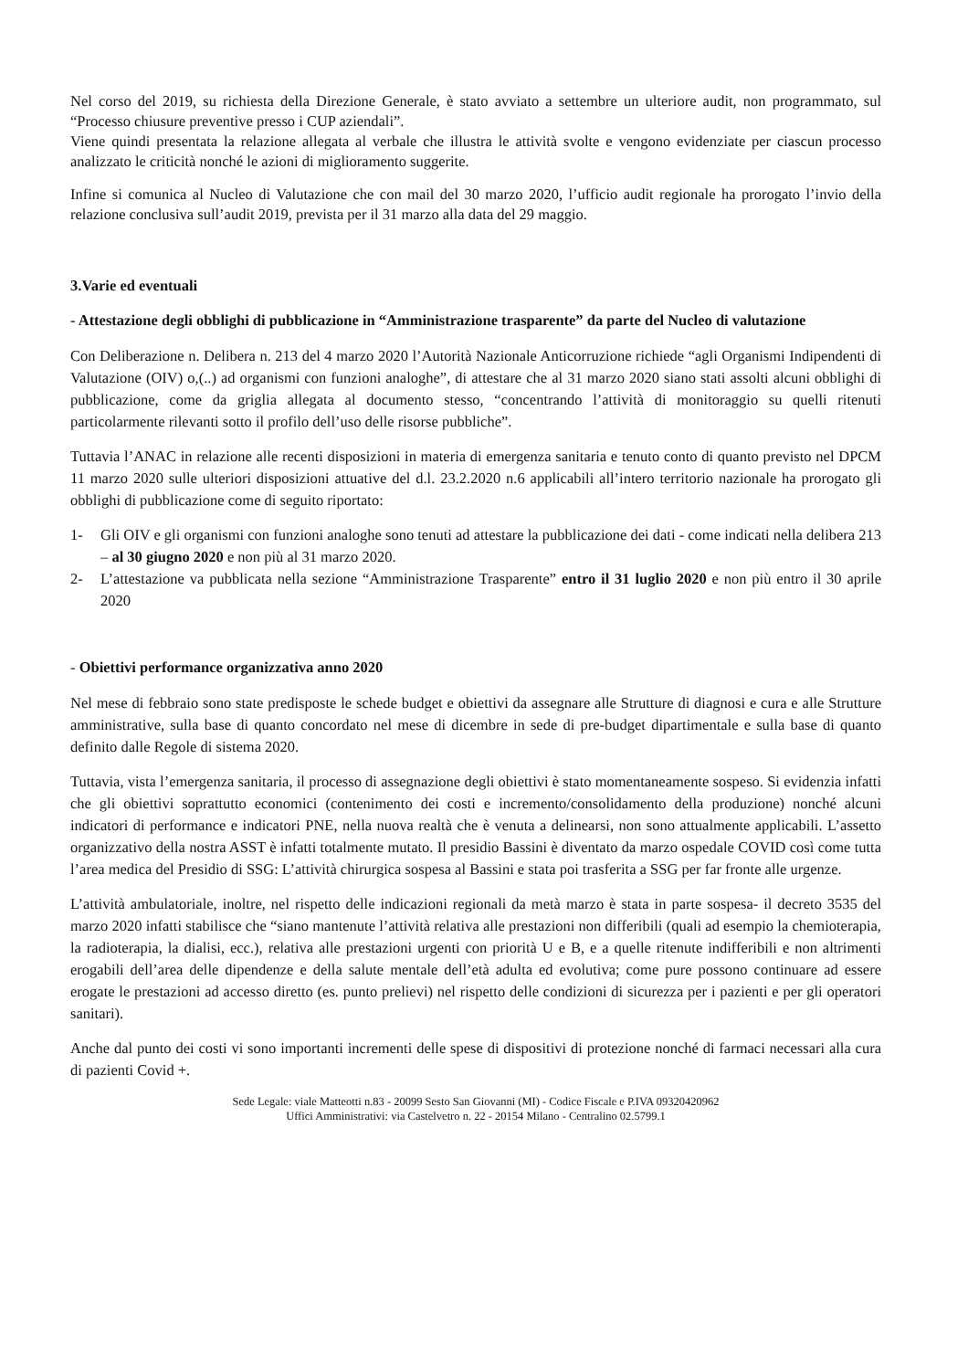Nel corso del 2019, su richiesta della Direzione Generale, è stato avviato a settembre un ulteriore audit, non programmato, sul “Processo chiusure preventive presso i CUP aziendali”.
Viene quindi presentata la relazione allegata al verbale che illustra le attività svolte e vengono evidenziate per ciascun processo analizzato le criticità nonché le azioni di miglioramento suggerite.
Infine si comunica al Nucleo di Valutazione che con mail del 30 marzo 2020, l’ufficio audit regionale ha prorogato l’invio della relazione conclusiva sull’audit 2019, prevista per il 31 marzo alla data del 29 maggio.
3.Varie ed eventuali
- Attestazione degli obblighi di pubblicazione in “Amministrazione trasparente” da parte del Nucleo di valutazione
Con Deliberazione n. Delibera n. 213 del 4 marzo 2020 l’Autorità Nazionale Anticorruzione richiede “agli Organismi Indipendenti di Valutazione (OIV) o,(..) ad organismi con funzioni analoghe”, di attestare che al 31 marzo 2020 siano stati assolti alcuni obblighi di pubblicazione, come da griglia allegata al documento stesso, “concentrando l’attività di monitoraggio su quelli ritenuti particolarmente rilevanti sotto il profilo dell’uso delle risorse pubbliche”.
Tuttavia l’ANAC in relazione alle recenti disposizioni in materia di emergenza sanitaria e tenuto conto di quanto previsto nel DPCM 11 marzo 2020 sulle ulteriori disposizioni attuative del d.l. 23.2.2020 n.6 applicabili all’intero territorio nazionale ha prorogato gli obblighi di pubblicazione come di seguito riportato:
1- Gli OIV e gli organismi con funzioni analoghe sono tenuti ad attestare la pubblicazione dei dati - come indicati nella delibera 213 – al 30 giugno 2020 e non più al 31 marzo 2020.
2- L’attestazione va pubblicata nella sezione “Amministrazione Trasparente” entro il 31 luglio 2020 e non più entro il 30 aprile 2020
- Obiettivi performance organizzativa anno 2020
Nel mese di febbraio sono state predisposte le schede budget e obiettivi da assegnare alle Strutture di diagnosi e cura e alle Strutture amministrative, sulla base di quanto concordato nel mese di dicembre in sede di pre-budget dipartimentale e sulla base di quanto definito dalle Regole di sistema 2020.
Tuttavia, vista l’emergenza sanitaria, il processo di assegnazione degli obiettivi è stato momentaneamente sospeso. Si evidenzia infatti che gli obiettivi soprattutto economici (contenimento dei costi e incremento/consolidamento della produzione) nonché alcuni indicatori di performance e indicatori PNE, nella nuova realtà che è venuta a delinearsi, non sono attualmente applicabili. L’assetto organizzativo della nostra ASST è infatti totalmente mutato. Il presidio Bassini è diventato da marzo ospedale COVID così come tutta l’area medica del Presidio di SSG: L’attività chirurgica sospesa al Bassini e stata poi trasferita a SSG per far fronte alle urgenze.
L’attività ambulatoriale, inoltre, nel rispetto delle indicazioni regionali da metà marzo è stata in parte sospesa- il decreto 3535 del marzo 2020 infatti stabilisce che “siano mantenute l’attività relativa alle prestazioni non differibili (quali ad esempio la chemioterapia, la radioterapia, la dialisi, ecc.), relativa alle prestazioni urgenti con priorità U e B, e a quelle ritenute indifferibili e non altrimenti erogabili dell’area delle dipendenze e della salute mentale dell’età adulta ed evolutiva; come pure possono continuare ad essere erogate le prestazioni ad accesso diretto (es. punto prelievi) nel rispetto delle condizioni di sicurezza per i pazienti e per gli operatori sanitari).
Anche dal punto dei costi vi sono importanti incrementi delle spese di dispositivi di protezione nonché di farmaci necessari alla cura di pazienti Covid +.
Sede Legale: viale Matteotti n.83 - 20099 Sesto San Giovanni (MI) - Codice Fiscale e P.IVA 09320420962
Uffici Amministrativi: via Castelvetro n. 22 - 20154 Milano - Centralino 02.5799.1